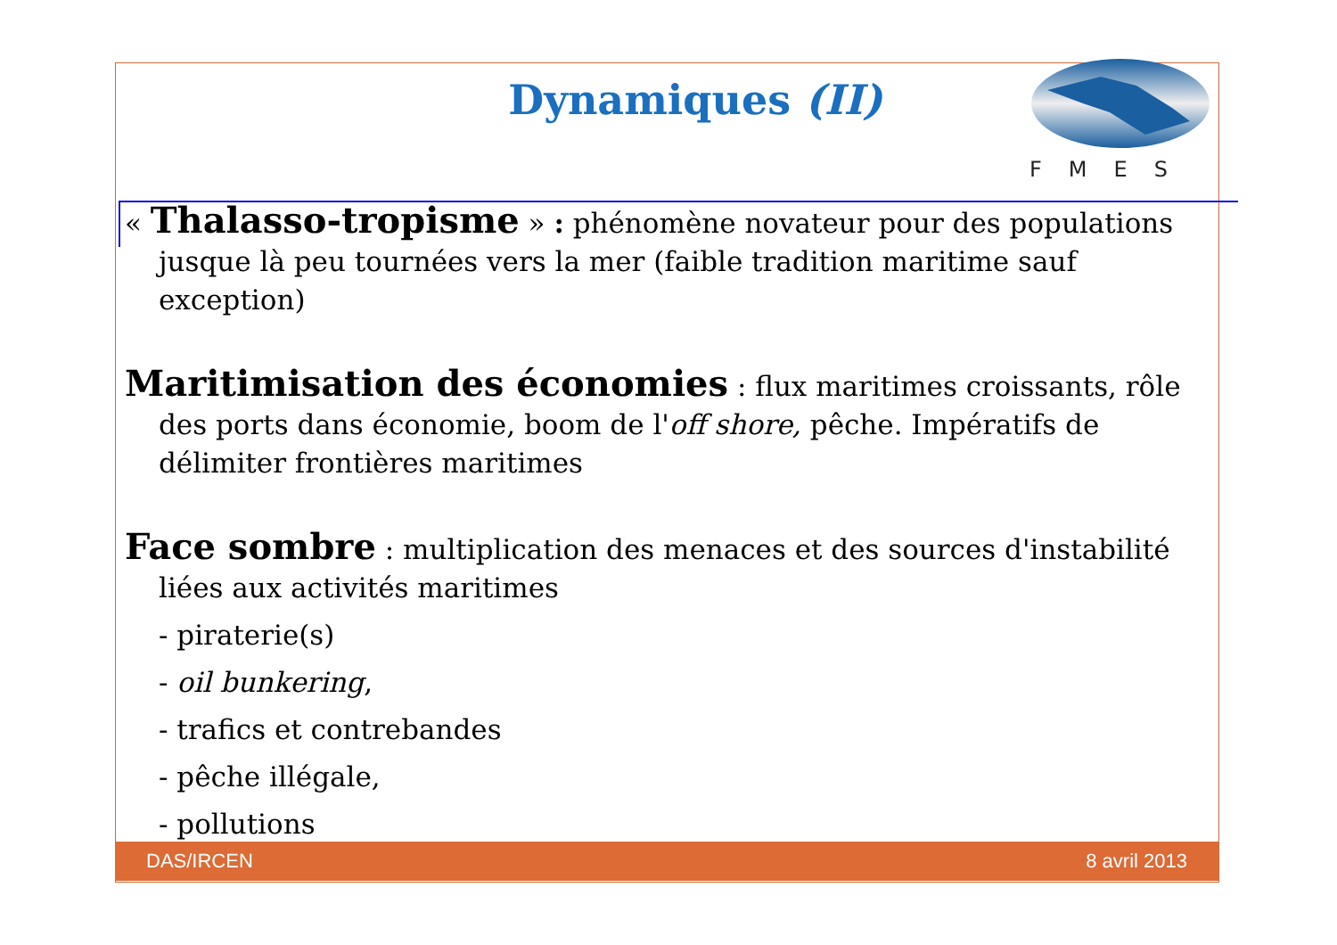FMES
Dynamiques (II)
« Thalasso-tropisme » : phénomène novateur pour des populations jusque là peu tournées vers la mer (faible tradition maritime sauf exception)
Maritimisation des économies : flux maritimes croissants, rôle des ports dans économie, boom de l'off shore, pêche. Impératifs de délimiter frontières maritimes
Face sombre : multiplication des menaces et des sources d'instabilité liées aux activités maritimes
- piraterie(s)
- oil bunkering,
- trafics et contrebandes
- pêche illégale,
- pollutions
DAS/IRCEN 8 avril 2013